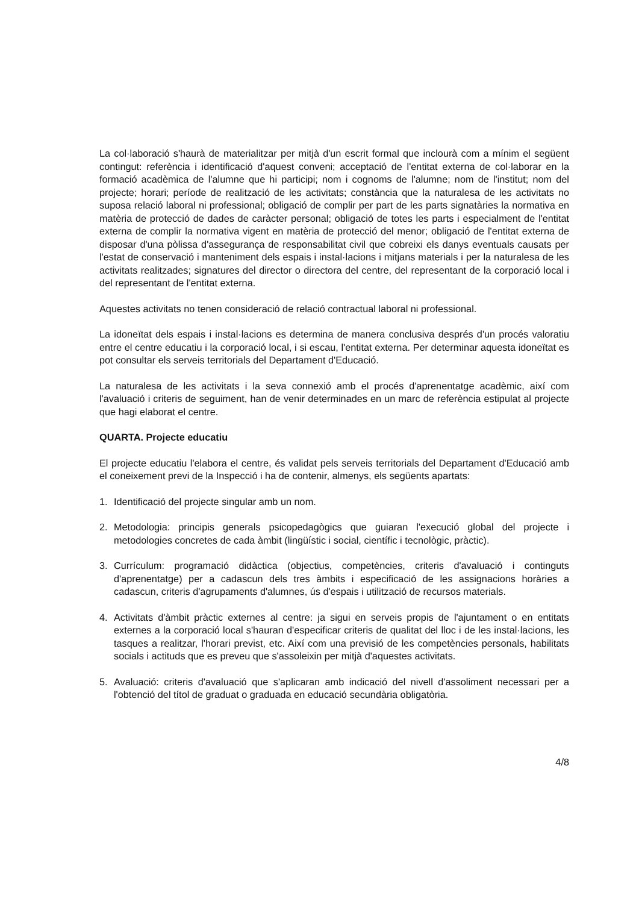La col·laboració s'haurà de materialitzar per mitjà d'un escrit formal que inclourà com a mínim el següent contingut: referència i identificació d'aquest conveni; acceptació de l'entitat externa de col·laborar en la formació acadèmica de l'alumne que hi participi; nom i cognoms de l'alumne; nom de l'institut; nom del projecte; horari; període de realització de les activitats; constància que la naturalesa de les activitats no suposa relació laboral ni professional; obligació de complir per part de les parts signatàries la normativa en matèria de protecció de dades de caràcter personal; obligació de totes les parts i especialment de l'entitat externa de complir la normativa vigent en matèria de protecció del menor; obligació de l'entitat externa de disposar d'una pòlissa d'assegurança de responsabilitat civil que cobreixi els danys eventuals causats per l'estat de conservació i manteniment dels espais i instal·lacions i mitjans materials i per la naturalesa de les activitats realitzades; signatures del director o directora del centre, del representant de la corporació local i del representant de l'entitat externa.
Aquestes activitats no tenen consideració de relació contractual laboral ni professional.
La idoneïtat dels espais i instal·lacions es determina de manera conclusiva després d'un procés valoratiu entre el centre educatiu i la corporació local, i si escau, l'entitat externa. Per determinar aquesta idoneïtat es pot consultar els serveis territorials del Departament d'Educació.
La naturalesa de les activitats i la seva connexió amb el procés d'aprenentatge acadèmic, així com l'avaluació i criteris de seguiment, han de venir determinades en un marc de referència estipulat al projecte que hagi elaborat el centre.
QUARTA. Projecte educatiu
El projecte educatiu l'elabora el centre, és validat pels serveis territorials del Departament d'Educació amb el coneixement previ de la Inspecció i ha de contenir, almenys, els següents apartats:
1. Identificació del projecte singular amb un nom.
2. Metodologia: principis generals psicopedagògics que guiaran l'execució global del projecte i metodologies concretes de cada àmbit (lingüístic i social, científic i tecnològic, pràctic).
3. Currículum: programació didàctica (objectius, competències, criteris d'avaluació i continguts d'aprenentatge) per a cadascun dels tres àmbits i especificació de les assignacions horàries a cadascun, criteris d'agrupaments d'alumnes, ús d'espais i utilització de recursos materials.
4. Activitats d'àmbit pràctic externes al centre: ja sigui en serveis propis de l'ajuntament o en entitats externes a la corporació local s'hauran d'especificar criteris de qualitat del lloc i de les instal·lacions, les tasques a realitzar, l'horari previst, etc. Així com una previsió de les competències personals, habilitats socials i actituds que es preveu que s'assoleixin per mitjà d'aquestes activitats.
5. Avaluació: criteris d'avaluació que s'aplicaran amb indicació del nivell d'assoliment necessari per a l'obtenció del títol de graduat o graduada en educació secundària obligatòria.
4/8